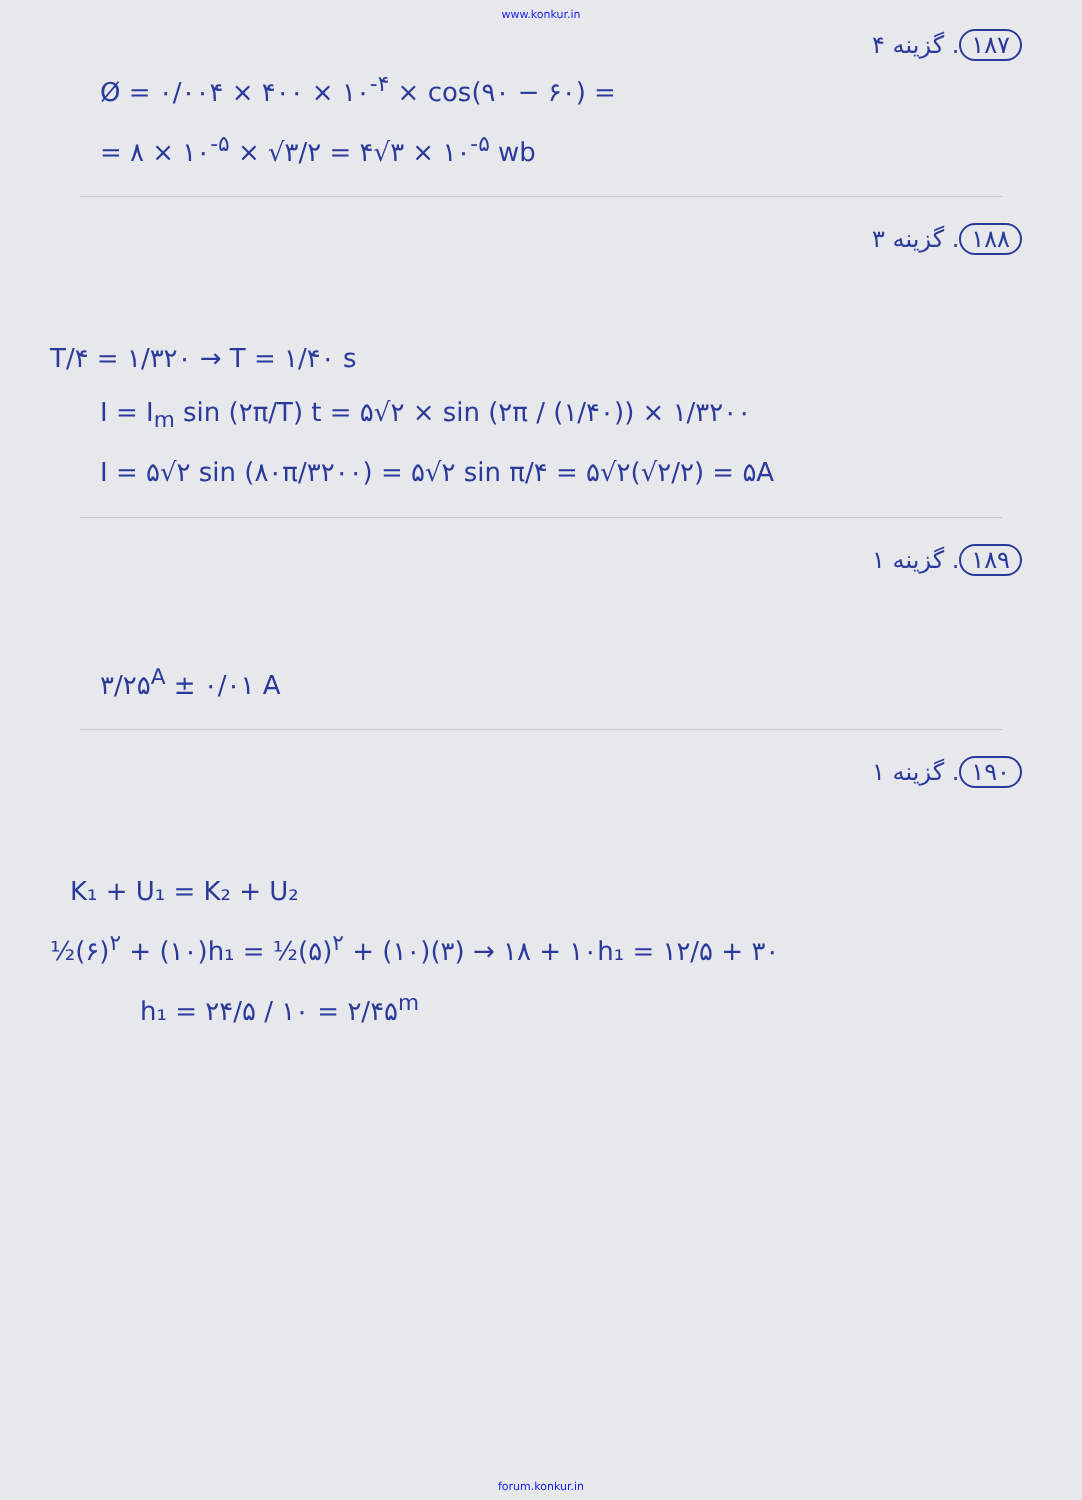www.konkur.in
۱۸۷. گزینه ۴
Ø = ۰/۰۰۴ × ۴۰۰ × ۱۰<sup>-۴</sup> × cos(۹۰ − ۶۰) =
= ۸ × ۱۰<sup>-۵</sup> × √۳/۲ = ۴√۳ × ۱۰<sup>-۵</sup> wb
۱۸۸. گزینه ۳
T/۴ = ۱/۳۲۰ → T = ۱/۴۰ s
I = I<sub>m</sub> sin (۲π/T) t = ۵√۲ × sin (۲π / (۱/۴۰)) × ۱/۳۲۰۰
I = ۵√۲ sin (۸۰π/۳۲۰۰) = ۵√۲ sin π/۴ = ۵√۲(√۲/۲) = ۵A
۱۸۹. گزینه ۱
۳/۲۵<sup>A</sup> ± ۰/۰۱ A
۱۹۰. گزینه ۱
K₁ + U₁ = K₂ + U₂
½(۶)<sup>۲</sup> + (۱۰)h₁ = ½(۵)<sup>۲</sup> + (۱۰)(۳) → ۱۸ + ۱۰h₁ = ۱۲/۵ + ۳۰
h₁ = ۲۴/۵ / ۱۰ = ۲/۴۵<sup>m</sup>
forum.konkur.in